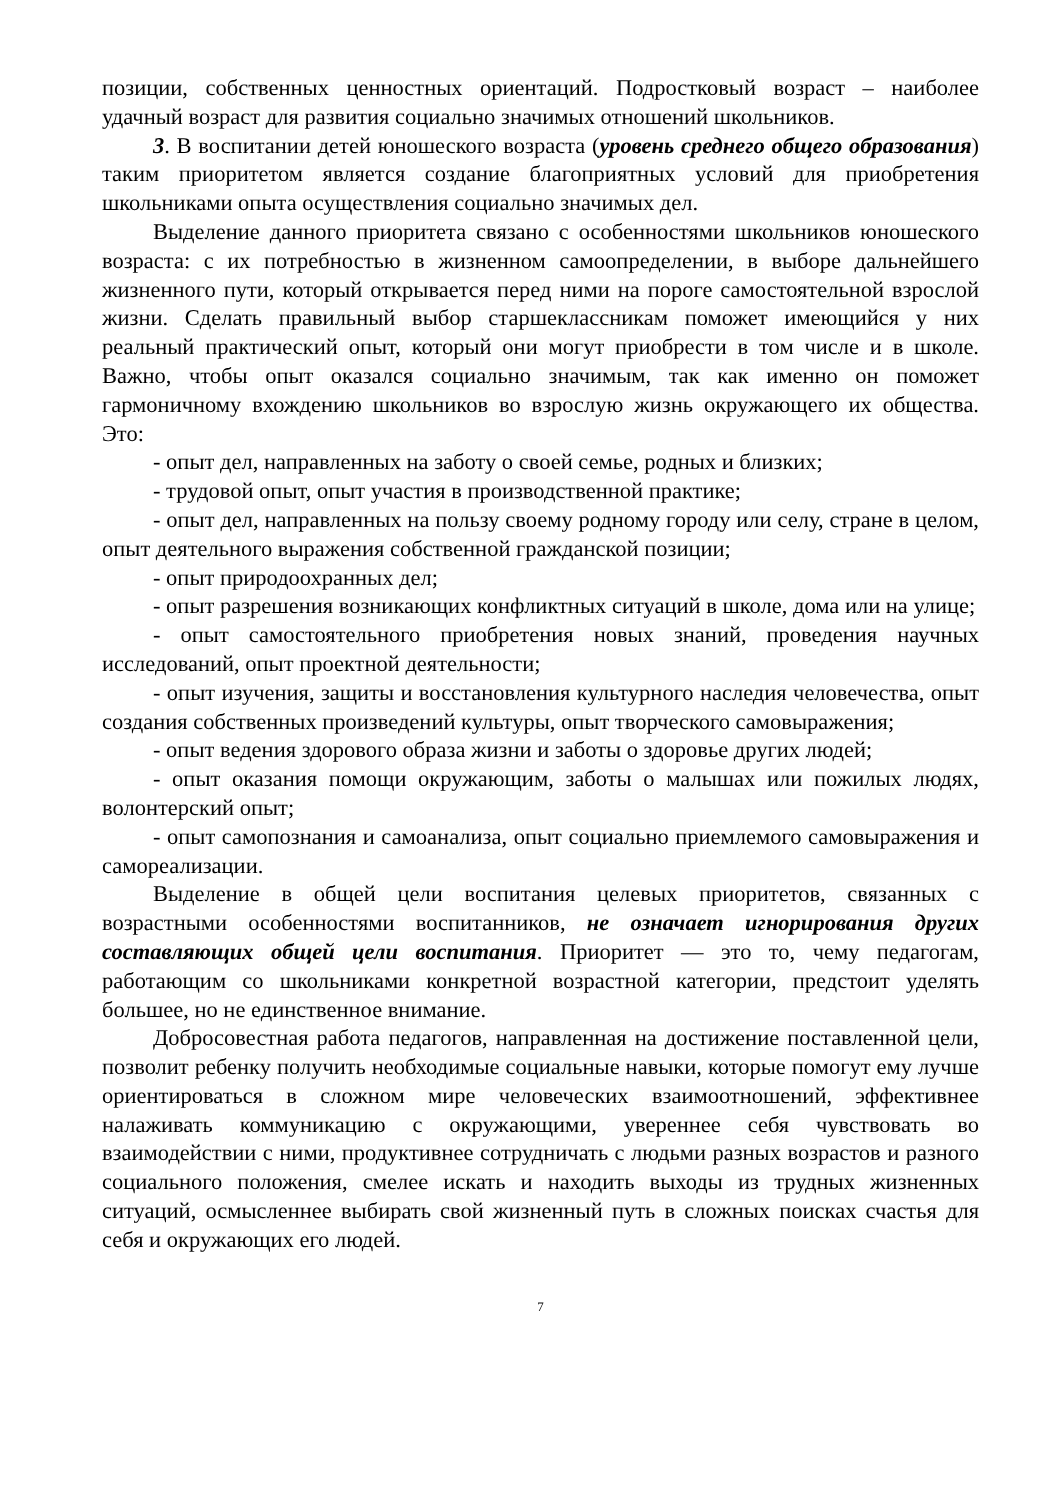позиции, собственных ценностных ориентаций. Подростковый возраст – наиболее удачный возраст для развития социально значимых отношений школьников.
3. В воспитании детей юношеского возраста (уровень среднего общего образования) таким приоритетом является создание благоприятных условий для приобретения школьниками опыта осуществления социально значимых дел.
Выделение данного приоритета связано с особенностями школьников юношеского возраста: с их потребностью в жизненном самоопределении, в выборе дальнейшего жизненного пути, который открывается перед ними на пороге самостоятельной взрослой жизни. Сделать правильный выбор старшеклассникам поможет имеющийся у них реальный практический опыт, который они могут приобрести в том числе и в школе. Важно, чтобы опыт оказался социально значимым, так как именно он поможет гармоничному вхождению школьников во взрослую жизнь окружающего их общества. Это:
- опыт дел, направленных на заботу о своей семье, родных и близких;
- трудовой опыт, опыт участия в производственной практике;
- опыт дел, направленных на пользу своему родному городу или селу, стране в целом, опыт деятельного выражения собственной гражданской позиции;
- опыт природоохранных дел;
- опыт разрешения возникающих конфликтных ситуаций в школе, дома или на улице;
- опыт самостоятельного приобретения новых знаний, проведения научных исследований, опыт проектной деятельности;
- опыт изучения, защиты и восстановления культурного наследия человечества, опыт создания собственных произведений культуры, опыт творческого самовыражения;
- опыт ведения здорового образа жизни и заботы о здоровье других людей;
- опыт оказания помощи окружающим, заботы о малышах или пожилых людях, волонтерский опыт;
- опыт самопознания и самоанализа, опыт социально приемлемого самовыражения и самореализации.
Выделение в общей цели воспитания целевых приоритетов, связанных с возрастными особенностями воспитанников, не означает игнорирования других составляющих общей цели воспитания. Приоритет — это то, чему педагогам, работающим со школьниками конкретной возрастной категории, предстоит уделять большее, но не единственное внимание.
Добросовестная работа педагогов, направленная на достижение поставленной цели, позволит ребенку получить необходимые социальные навыки, которые помогут ему лучше ориентироваться в сложном мире человеческих взаимоотношений, эффективнее налаживать коммуникацию с окружающими, увереннее себя чувствовать во взаимодействии с ними, продуктивнее сотрудничать с людьми разных возрастов и разного социального положения, смелее искать и находить выходы из трудных жизненных ситуаций, осмысленнее выбирать свой жизненный путь в сложных поисках счастья для себя и окружающих его людей.
7